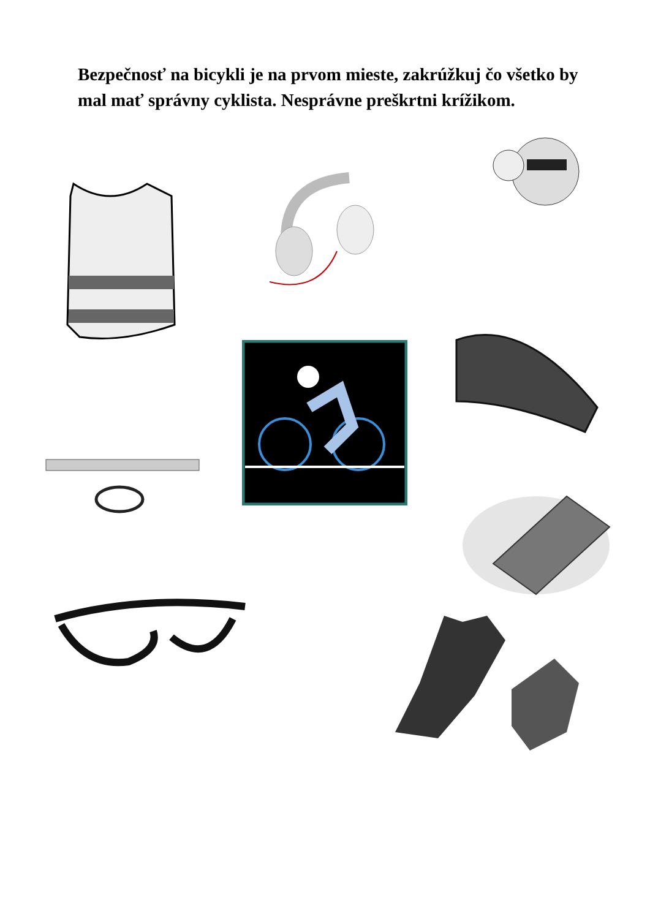Bezpečnosť na bicykli je na prvom mieste, zakrúžkuj čo všetko by mal mať správny cyklista. Nesprávne preškrtni krížikom.